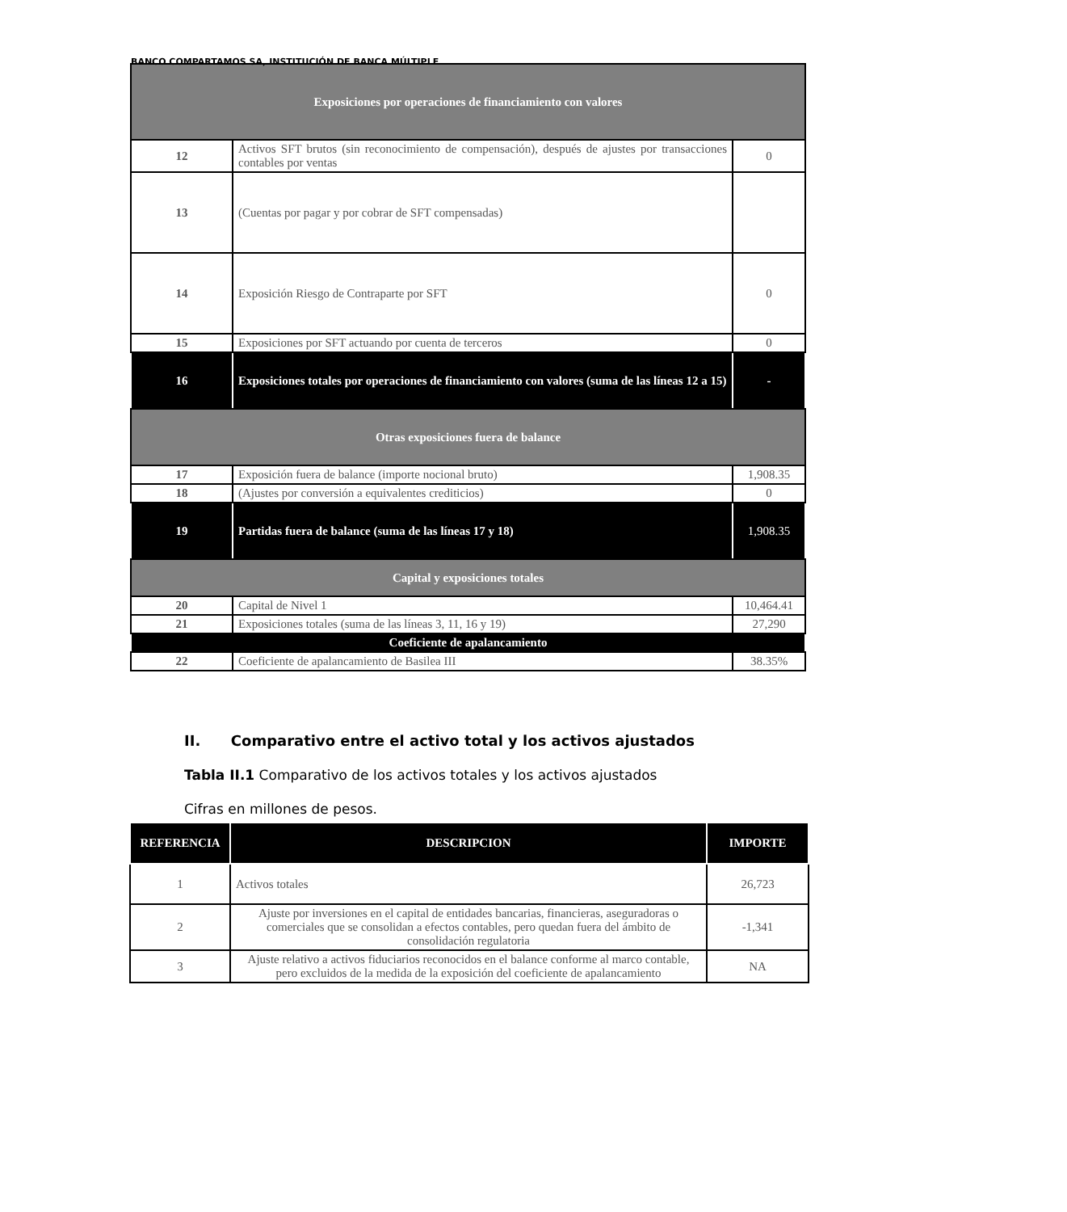BANCO COMPARTAMOS SA, INSTITUCIÓN DE BANCA MÚLTIPLE
| Exposiciones por operaciones de financiamiento con valores | | |
| 12 | Activos SFT brutos (sin reconocimiento de compensación), después de ajustes por transacciones contables por ventas | 0 |
| 13 | (Cuentas por pagar y por cobrar de SFT compensadas) | |
| 14 | Exposición Riesgo de Contraparte por SFT | 0 |
| 15 | Exposiciones por SFT actuando por cuenta de terceros | 0 |
| 16 | Exposiciones totales por operaciones de financiamiento con valores (suma de las líneas 12 a 15) | - |
| Otras exposiciones fuera de balance | | |
| 17 | Exposición fuera de balance (importe nocional bruto) | 1,908.35 |
| 18 | (Ajustes por conversión a equivalentes crediticios) | 0 |
| 19 | Partidas fuera de balance (suma de las líneas 17 y 18) | 1,908.35 |
| Capital y exposiciones totales | | |
| 20 | Capital de Nivel 1 | 10,464.41 |
| 21 | Exposiciones totales (suma de las líneas 3, 11, 16 y 19) | 27,290 |
| Coeficiente de apalancamiento | | |
| 22 | Coeficiente de apalancamiento de Basilea III | 38.35% |
II. Comparativo entre el activo total y los activos ajustados
Tabla II.1 Comparativo de los activos totales y los activos ajustados
Cifras en millones de pesos.
| REFERENCIA | DESCRIPCION | IMPORTE |
| --- | --- | --- |
| 1 | Activos totales | 26,723 |
| 2 | Ajuste por inversiones en el capital de entidades bancarias, financieras, aseguradoras o comerciales que se consolidan a efectos contables, pero quedan fuera del ámbito de consolidación regulatoria | -1,341 |
| 3 | Ajuste relativo a activos fiduciarios reconocidos en el balance conforme al marco contable, pero excluidos de la medida de la exposición del coeficiente de apalancamiento | NA |